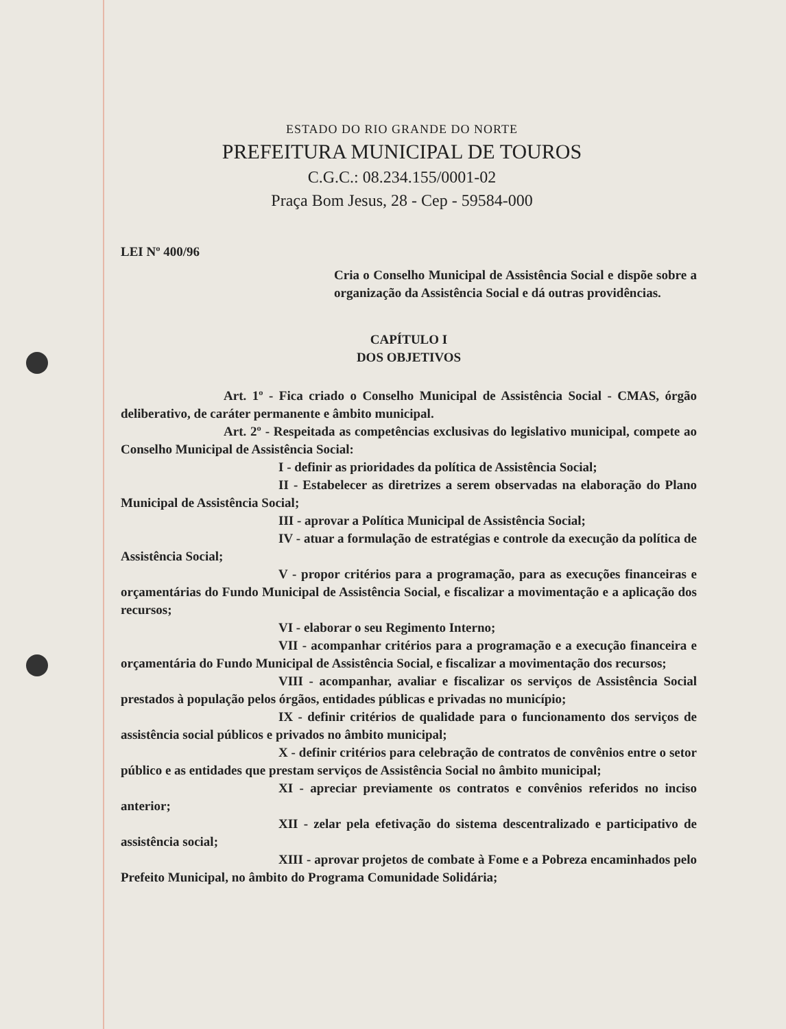ESTADO DO RIO GRANDE DO NORTE
PREFEITURA MUNICIPAL DE TOUROS
C.G.C.: 08.234.155/0001-02
Praça Bom Jesus, 28 - Cep - 59584-000
LEI Nº 400/96
Cria o Conselho Municipal de Assistência Social e dispõe sobre a organização da Assistência Social e dá outras providências.
CAPÍTULO I
DOS OBJETIVOS
Art. 1º - Fica criado o Conselho Municipal de Assistência Social - CMAS, órgão deliberativo, de caráter permanente e âmbito municipal.
Art. 2º - Respeitada as competências exclusivas do legislativo municipal, compete ao Conselho Municipal de Assistência Social:
I - definir as prioridades da política de Assistência Social;
II - Estabelecer as diretrizes a serem observadas na elaboração do Plano Municipal de Assistência Social;
III - aprovar a Política Municipal de Assistência Social;
IV - atuar a formulação de estratégias e controle da execução da política de Assistência Social;
V - propor critérios para a programação, para as execuções financeiras e orçamentárias do Fundo Municipal de Assistência Social, e fiscalizar a movimentação e a aplicação dos recursos;
VI - elaborar o seu Regimento Interno;
VII - acompanhar critérios para a programação e a execução financeira e orçamentária do Fundo Municipal de Assistência Social, e fiscalizar a movimentação dos recursos;
VIII - acompanhar, avaliar e fiscalizar os serviços de Assistência Social prestados à população pelos órgãos, entidades públicas e privadas no município;
IX - definir critérios de qualidade para o funcionamento dos serviços de assistência social públicos e privados no âmbito municipal;
X - definir critérios para celebração de contratos de convênios entre o setor público e as entidades que prestam serviços de Assistência Social no âmbito municipal;
XI - apreciar previamente os contratos e convênios referidos no inciso anterior;
XII - zelar pela efetivação do sistema descentralizado e participativo de assistência social;
XIII - aprovar projetos de combate à Fome e a Pobreza encaminhados pelo Prefeito Municipal, no âmbito do Programa Comunidade Solidária;